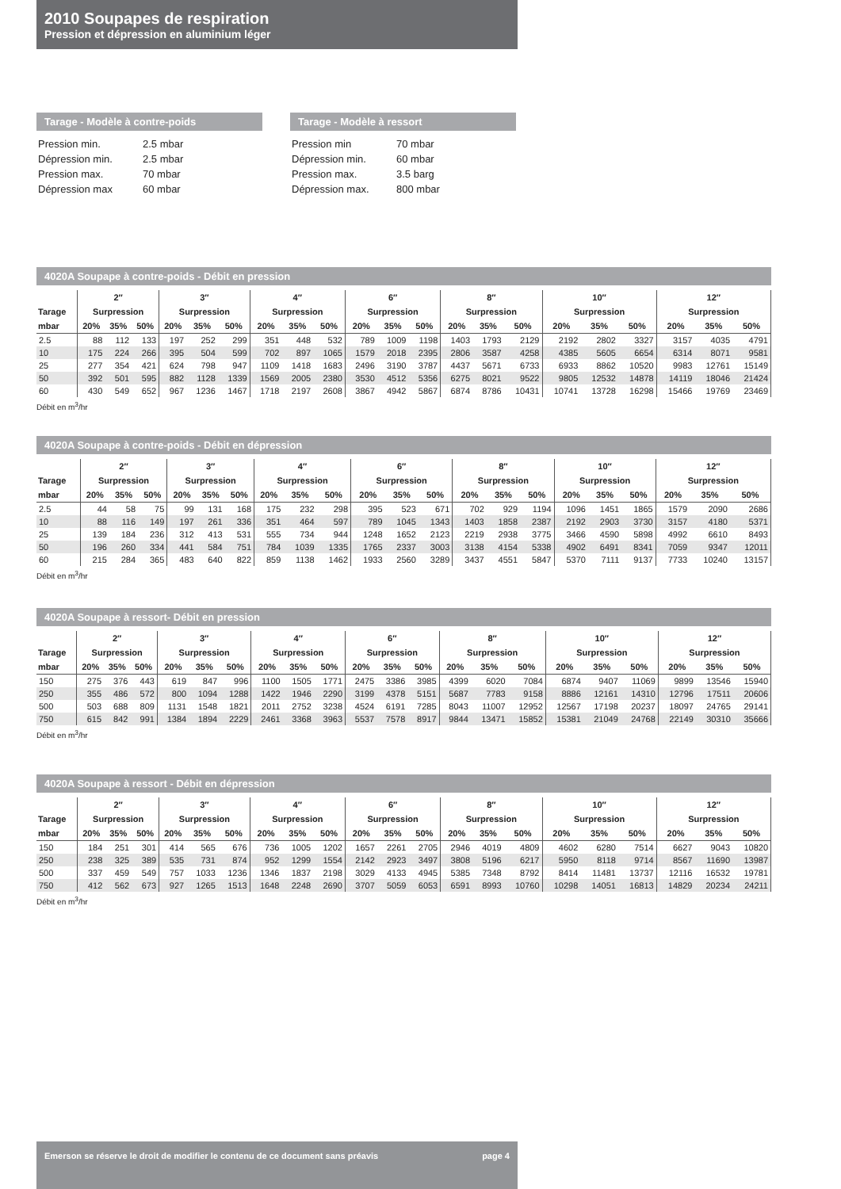2010 Soupapes de respiration
Pression et dépression en aluminium léger
Tarage - Modèle à contre-poids
| Pression min. | 2.5 mbar |
| Dépression min. | 2.5 mbar |
| Pression max. | 70 mbar |
| Dépression max | 60 mbar |
Tarage - Modèle à ressort
| Pression min | 70 mbar |
| Dépression min. | 60 mbar |
| Pression max. | 3.5 barg |
| Dépression max. | 800 mbar |
4020A Soupape à contre-poids - Débit en pression
| | 2″ | | | 3″ | | | 4″ | | | 6″ | | | 8″ | | | 10″ | | | 12″ | | |
| --- | --- | --- | --- | --- | --- | --- | --- | --- | --- | --- | --- | --- | --- | --- | --- | --- | --- | --- | --- | --- | --- |
| Tarage | Surpression | | | Surpression | | | Surpression | | | Surpression | | | Surpression | | | Surpression | | | Surpression | | |
| mbar | 20% | 35% | 50% | 20% | 35% | 50% | 20% | 35% | 50% | 20% | 35% | 50% | 20% | 35% | 50% | 20% | 35% | 50% | 20% | 35% | 50% |
| 2.5 | 88 | 112 | 133 | 197 | 252 | 299 | 351 | 448 | 532 | 789 | 1009 | 1198 | 1403 | 1793 | 2129 | 2192 | 2802 | 3327 | 3157 | 4035 | 4791 |
| 10 | 175 | 224 | 266 | 395 | 504 | 599 | 702 | 897 | 1065 | 1579 | 2018 | 2395 | 2806 | 3587 | 4258 | 4385 | 5605 | 6654 | 6314 | 8071 | 9581 |
| 25 | 277 | 354 | 421 | 624 | 798 | 947 | 1109 | 1418 | 1683 | 2496 | 3190 | 3787 | 4437 | 5671 | 6733 | 6933 | 8862 | 10520 | 9983 | 12761 | 15149 |
| 50 | 392 | 501 | 595 | 882 | 1128 | 1339 | 1569 | 2005 | 2380 | 3530 | 4512 | 5356 | 6275 | 8021 | 9522 | 9805 | 12532 | 14878 | 14119 | 18046 | 21424 |
| 60 | 430 | 549 | 652 | 967 | 1236 | 1467 | 1718 | 2197 | 2608 | 3867 | 4942 | 5867 | 6874 | 8786 | 10431 | 10741 | 13728 | 16298 | 15466 | 19769 | 23469 |
Débit en m<sup>3</sup>/hr
4020A Soupape à contre-poids - Débit en dépression
| | 2″ | | | 3″ | | | 4″ | | | 6″ | | | 8″ | | | 10″ | | | 12″ | | |
| --- | --- | --- | --- | --- | --- | --- | --- | --- | --- | --- | --- | --- | --- | --- | --- | --- | --- | --- | --- | --- | --- |
| Tarage | Surpression | | | Surpression | | | Surpression | | | Surpression | | | Surpression | | | Surpression | | | Surpression | | |
| mbar | 20% | 35% | 50% | 20% | 35% | 50% | 20% | 35% | 50% | 20% | 35% | 50% | 20% | 35% | 50% | 20% | 35% | 50% | 20% | 35% | 50% |
| 2.5 | 44 | 58 | 75 | 99 | 131 | 168 | 175 | 232 | 298 | 395 | 523 | 671 | 702 | 929 | 1194 | 1096 | 1451 | 1865 | 1579 | 2090 | 2686 |
| 10 | 88 | 116 | 149 | 197 | 261 | 336 | 351 | 464 | 597 | 789 | 1045 | 1343 | 1403 | 1858 | 2387 | 2192 | 2903 | 3730 | 3157 | 4180 | 5371 |
| 25 | 139 | 184 | 236 | 312 | 413 | 531 | 555 | 734 | 944 | 1248 | 1652 | 2123 | 2219 | 2938 | 3775 | 3466 | 4590 | 5898 | 4992 | 6610 | 8493 |
| 50 | 196 | 260 | 334 | 441 | 584 | 751 | 784 | 1039 | 1335 | 1765 | 2337 | 3003 | 3138 | 4154 | 5338 | 4902 | 6491 | 8341 | 7059 | 9347 | 12011 |
| 60 | 215 | 284 | 365 | 483 | 640 | 822 | 859 | 1138 | 1462 | 1933 | 2560 | 3289 | 3437 | 4551 | 5847 | 5370 | 7111 | 9137 | 7733 | 10240 | 13157 |
Débit en m<sup>3</sup>/hr
4020A Soupape à ressort- Débit en pression
| | 2″ | | | 3″ | | | 4″ | | | 6″ | | | 8″ | | | 10″ | | | 12″ | | |
| --- | --- | --- | --- | --- | --- | --- | --- | --- | --- | --- | --- | --- | --- | --- | --- | --- | --- | --- | --- | --- | --- |
| Tarage | Surpression | | | Surpression | | | Surpression | | | Surpression | | | Surpression | | | Surpression | | | Surpression | | |
| mbar | 20% | 35% | 50% | 20% | 35% | 50% | 20% | 35% | 50% | 20% | 35% | 50% | 20% | 35% | 50% | 20% | 35% | 50% | 20% | 35% | 50% |
| 150 | 275 | 376 | 443 | 619 | 847 | 996 | 1100 | 1505 | 1771 | 2475 | 3386 | 3985 | 4399 | 6020 | 7084 | 6874 | 9407 | 11069 | 9899 | 13546 | 15940 |
| 250 | 355 | 486 | 572 | 800 | 1094 | 1288 | 1422 | 1946 | 2290 | 3199 | 4378 | 5151 | 5687 | 7783 | 9158 | 8886 | 12161 | 14310 | 12796 | 17511 | 20606 |
| 500 | 503 | 688 | 809 | 1131 | 1548 | 1821 | 2011 | 2752 | 3238 | 4524 | 6191 | 7285 | 8043 | 11007 | 12952 | 12567 | 17198 | 20237 | 18097 | 24765 | 29141 |
| 750 | 615 | 842 | 991 | 1384 | 1894 | 2229 | 2461 | 3368 | 3963 | 5537 | 7578 | 8917 | 9844 | 13471 | 15852 | 15381 | 21049 | 24768 | 22149 | 30310 | 35666 |
Débit en m<sup>3</sup>/hr
4020A Soupape à ressort - Débit en dépression
| | 2″ | | | 3″ | | | 4″ | | | 6″ | | | 8″ | | | 10″ | | | 12″ | | |
| --- | --- | --- | --- | --- | --- | --- | --- | --- | --- | --- | --- | --- | --- | --- | --- | --- | --- | --- | --- | --- | --- |
| Tarage | Surpression | | | Surpression | | | Surpression | | | Surpression | | | Surpression | | | Surpression | | | Surpression | | |
| mbar | 20% | 35% | 50% | 20% | 35% | 50% | 20% | 35% | 50% | 20% | 35% | 50% | 20% | 35% | 50% | 20% | 35% | 50% | 20% | 35% | 50% |
| 150 | 184 | 251 | 301 | 414 | 565 | 676 | 736 | 1005 | 1202 | 1657 | 2261 | 2705 | 2946 | 4019 | 4809 | 4602 | 6280 | 7514 | 6627 | 9043 | 10820 |
| 250 | 238 | 325 | 389 | 535 | 731 | 874 | 952 | 1299 | 1554 | 2142 | 2923 | 3497 | 3808 | 5196 | 6217 | 5950 | 8118 | 9714 | 8567 | 11690 | 13987 |
| 500 | 337 | 459 | 549 | 757 | 1033 | 1236 | 1346 | 1837 | 2198 | 3029 | 4133 | 4945 | 5385 | 7348 | 8792 | 8414 | 11481 | 13737 | 12116 | 16532 | 19781 |
| 750 | 412 | 562 | 673 | 927 | 1265 | 1513 | 1648 | 2248 | 2690 | 3707 | 5059 | 6053 | 6591 | 8993 | 10760 | 10298 | 14051 | 16813 | 14829 | 20234 | 24211 |
Débit en m<sup>3</sup>/hr
Emerson se réserve le droit de modifier le contenu de ce document sans préavis page 4